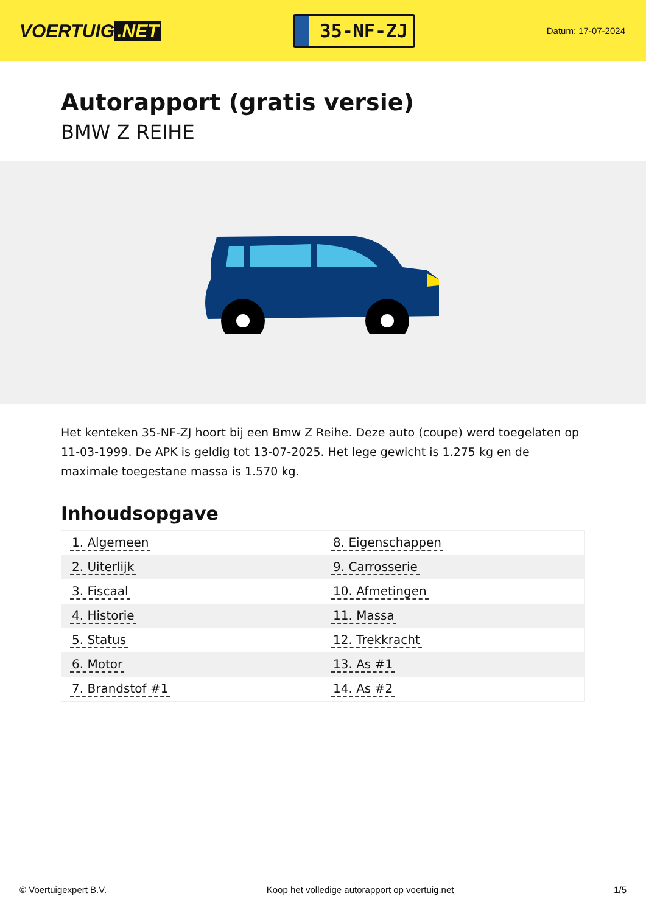VOERTUIG.NET
35-NF-ZJ
Datum: 17-07-2024
Autorapport (gratis versie)
BMW Z REIHE
Het kenteken 35-NF-ZJ hoort bij een Bmw Z Reihe. Deze auto (coupe) werd toegelaten op 11-03-1999. De APK is geldig tot 13-07-2025. Het lege gewicht is 1.275 kg en de maximale toegestane massa is 1.570 kg.
Inhoudsopgave
| 1. Algemeen | 8. Eigenschappen |
| 2. Uiterlijk | 9. Carrosserie |
| 3. Fiscaal | 10. Afmetingen |
| 4. Historie | 11. Massa |
| 5. Status | 12. Trekkracht |
| 6. Motor | 13. As #1 |
| 7. Brandstof #1 | 14. As #2 |
© Voertuigexpert B.V. Koop het volledige autorapport op voertuig.net 1/5